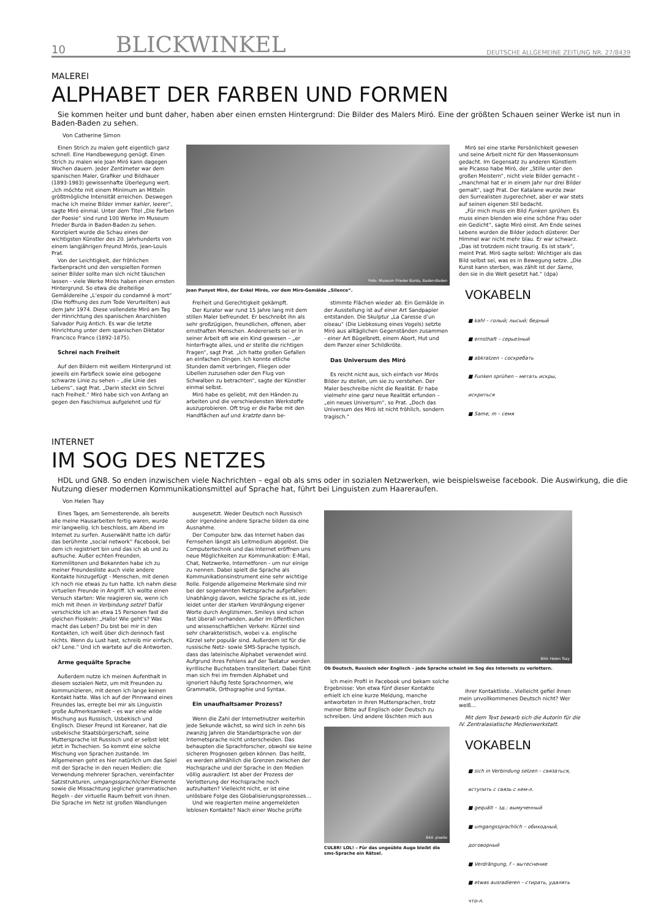10 BLICKWINKEL DEUTSCHE ALLGEMEINE ZEITUNG NR. 27/8439
MALEREI
ALPHABET DER FARBEN UND FORMEN
Sie kommen heiter und bunt daher, haben aber einen ernsten Hintergrund: Die Bilder des Malers Miró. Eine der größten Schauen seiner Werke ist nun in Baden-Baden zu sehen.
Von Catherine Simon
Einen Strich zu malen geht eigentlich ganz schnell. Eine Handbewegung genügt. Einen Strich zu malen wie Joan Miró kann dagegen Wochen dauern. Jeder Zentimeter war dem spanischen Maler, Grafiker und Bildhauer (1893-1983) gewissenhafte Überlegung wert. „Ich möchte mit einem Minimum an Mitteln größtmögliche Intensität erreichen. Deswegen mache ich meine Bilder immer kahler, leerer“, sagte Miró einmal. Unter dem Titel „Die Farben der Poesie“ sind rund 100 Werke im Museum Frieder Burda in Baden-Baden zu sehen. Konzipiert wurde die Schau eines der wichtigsten Künstler des 20. Jahrhunderts von einem langjährigen Freund Mirós, Jean-Louis Prat.
Von der Leichtigkeit, der fröhlichen Farbenpracht und den verspielten Formen seiner Bilder sollte man sich nicht täuschen lassen - viele Werke Mirós haben einen ernsten Hintergrund. So etwa die dreiteilige Gemäldereihe „L’espoir du condamné à mort“ (Die Hoffnung des zum Tode Verurteilten) aus dem Jahr 1974. Diese vollendete Miró am Tag der Hinrichtung des spanischen Anarchisten Salvador Puig Antich. Es war die letzte Hinrichtung unter dem spanischen Diktator Francisco Franco (1892-1875).
Schrei nach Freiheit
Auf den Bildern mit weißem Hintergrund ist jeweils ein Farbfleck sowie eine gebogene schwarze Linie zu sehen – „die Linie des Lebens“, sagt Prat. „Darin steckt ein Schrei nach Freiheit.“ Miró habe sich von Anfang an gegen den Faschismus aufgelehnt und für
Foto: Museum Frieder Burda, Baden-Baden
Joan Punyet Miró, der Enkel Mirós, vor dem Miro-Gemälde „Silence“.
Freiheit und Gerechtigkeit gekämpft.
Der Kurator war rund 15 Jahre lang mit dem stillen Maler befreundet. Er beschreibt ihn als sehr großzügigen, freundlichen, offenen, aber ernsthaften Menschen. Andererseits sei er in seiner Arbeit oft wie ein Kind gewesen – „er hinterfragte alles, und er stellte die richtigen Fragen“, sagt Prat. „Ich hatte großen Gefallen an einfachen Dingen. Ich konnte etliche Stunden damit verbringen, Fliegen oder Libellen zuzusehen oder den Flug von Schwalben zu betrachten“, sagte der Künstler einmal selbst.
Miró habe es geliebt, mit den Händen zu arbeiten und die verschiedensten Werkstoffe auszuprobieren. Oft trug er die Farbe mit den Handflächen auf und kratzte dann be-
stimmte Flächen wieder ab. Ein Gemälde in der Ausstellung ist auf einer Art Sandpapier entstanden. Die Skulptur „La Caresse d’un oiseau“ (Die Liebkosung eines Vogels) setzte Miró aus alltäglichen Gegenständen zusammen - einer Art Bügelbrett, einem Abort, Hut und dem Panzer einer Schildkröte.
Das Universum des Miró
Es reicht nicht aus, sich einfach vor Mirós Bilder zu stellen, um sie zu verstehen. Der Maler beschreibe nicht die Realität. Er habe vielmehr eine ganz neue Realität erfunden – „ein neues Universum“, so Prat. „Doch das Universum des Miró ist nicht fröhlich, sondern tragisch.“
Miró sei eine starke Persönlichkeit gewesen und seine Arbeit nicht für den Massenkonsum gedacht. Im Gegensatz zu anderen Künstlern wie Picasso habe Miró, der „Stille unter den großen Meistern“, nicht viele Bilder gemacht – „manchmal hat er in einem Jahr nur drei Bilder gemalt“, sagt Prat. Der Katalane wurde zwar den Surrealisten zugerechnet, aber er war stets auf seinen eigenen Stil bedacht.
„Für mich muss ein Bild Funken sprühen. Es muss einen blenden wie eine schöne Frau oder ein Gedicht“, sagte Miró einst. Am Ende seines Lebens wurden die Bilder jedoch düsterer. Der Himmel war nicht mehr blau. Er war schwarz. „Das ist trotzdem nicht traurig. Es ist stark“, meint Prat. Miró sagte selbst: Wichtiger als das Bild selbst sei, was es in Bewegung setze. „Die Kunst kann sterben, was zählt ist der Same, den sie in die Welt gesetzt hat.“ (dpa)
VOKABELN
■ kahl – голый; лысый; бедный
■ ernsthaft – серьезный
■ abkratzen – соскребать
■ Funken sprühen – метать искры,
искриться
■ Same, m – семя
INTERNET
IM SOG DES NETZES
HDL und GN8. So enden inzwischen viele Nachrichten – egal ob als sms oder in sozialen Netzwerken, wie beispielsweise facebook. Die Auswirkung, die die Nutzung dieser modernen Kommunikationsmittel auf Sprache hat, führt bei Linguisten zum Haareraufen.
Von Helen Tsay
Eines Tages, am Semesterende, als bereits alle meine Hausarbeiten fertig waren, wurde mir langweilig. Ich beschloss, am Abend im Internet zu surfen. Auserwählt hatte ich dafür das berühmte „social network“ Facebook, bei dem ich registriert bin und das ich ab und zu aufsuche. Außer echten Freunden, Kommilitonen und Bekannten habe ich zu meiner Freundesliste auch viele andere Kontakte hinzugefügt - Menschen, mit denen ich noch nie etwas zu tun hatte. Ich nahm diese virtuellen Freunde in Angriff. Ich wollte einen Versuch starten: Wie reagieren sie, wenn ich mich mit ihnen in Verbindung setze? Dafür verschickte ich an etwa 15 Personen fast die gleichen Floskeln: „Hallo! Wie geht’s? Was macht das Leben? Du bist bei mir in den Kontakten, ich weiß über dich dennoch fast nichts. Wenn du Lust hast, schreib mir einfach, ok? Lene.“ Und ich wartete auf die Antworten.
Arme gequälte Sprache
Außerdem nutze ich meinen Aufenthalt in diesem sozialen Netz, um mit Freunden zu kommunizieren, mit denen ich lange keinen Kontakt hatte. Was ich auf der Pinnwand eines Freundes las, erregte bei mir als Linguistin große Aufmerksamkeit – es war eine wilde Mischung aus Russisch, Usbekisch und Englisch. Dieser Freund ist Koreaner, hat die usbekische Staatsbürgerschaft, seine Muttersprache ist Russisch und er selbst lebt jetzt in Tschechien. So kommt eine solche Mischung von Sprachen zustande. Im Allgemeinen geht es hier natürlich um das Spiel mit der Sprache in den neuen Medien: die Verwendung mehrerer Sprachen, vereinfachter Satzstrukturen, umgangssprachlicher Elemente sowie die Missachtung jeglicher grammatischen Regeln - der virtuelle Raum befreit von ihnen. Die Sprache im Netz ist großen Wandlungen
ausgesetzt. Weder Deutsch noch Russisch oder irgendeine andere Sprache bilden da eine Ausnahme.
Der Computer bzw. das Internet haben das Fernsehen längst als Leitmedium abgelöst. Die Computertechnik und das Internet eröffnen uns neue Möglichkeiten zur Kommunikation: E-Mail, Chat, Netzwerke, Internetforen - um nur einige zu nennen. Dabei spielt die Sprache als Kommunikationsinstrument eine sehr wichtige Rolle. Folgende allgemeine Merkmale sind mir bei der sogenannten Netzsprache aufgefallen: Unabhängig davon, welche Sprache es ist, jede leidet unter der starken Verdrängung eigener Worte durch Anglizismen. Smileys sind schon fast überall vorhanden, außer im öffentlichen und wissenschaftlichen Verkehr. Kürzel sind sehr charakteristisch, wobei v.a. englische Kürzel sehr populär sind. Außerdem ist für die russische Netz- sowie SMS-Sprache typisch, dass das lateinische Alphabet verwendet wird. Aufgrund ihres Fehlens auf der Tastatur werden kyrillische Buchstaben transliteriert. Dabei fühlt man sich frei im fremden Alphabet und ignoriert häufig feste Sprachnormen, wie Grammatik, Orthographie und Syntax.
Ein unaufhaltsamer Prozess?
Wenn die Zahl der Internetnutzer weiterhin jede Sekunde wächst, so wird sich in zehn bis zwanzig Jahren die Standartsprache von der Internetsprache nicht unterscheiden. Das behaupten die Sprachforscher, obwohl sie keine sicheren Prognosen geben können. Das heißt, es werden allmählich die Grenzen zwischen der Hochsprache und der Sprache in den Medien völlig ausradiert. Ist aber der Prozess der Verlotterung der Hochsprache noch aufzuhalten? Vielleicht nicht, er ist eine unlösbare Folge des Globalisierungsprozesses…
Und wie reagierten meine angemeldeten leblosen Kontakte? Nach einer Woche prüfte
Bild: Helen Tsay
Ob Deutsch, Russisch oder Englisch – jede Sprache scheint im Sog des Internets zu verlottern.
ich mein Profil in Facebook und bekam solche Ergebnisse: Von etwa fünf dieser Kontakte erhielt ich eine kurze Meldung, manche antworteten in ihren Muttersprachen, trotz meiner Bitte auf Englisch oder Deutsch zu schreiben. Und andere löschten mich aus
Bild: pixelio
CUL8R! LOL! – Für das ungeübte Auge bleibt die sms-Sprache ein Rätsel.
ihrer Kontaktliste…Vielleicht gefiel ihnen mein unvollkommenes Deutsch nicht? Wer weiß…
Mit dem Text bewarb sich die Autorin für die IV. Zentralasiatische Medienwerkstatt.
VOKABELN
■ sich in Verbindung setzen – связаться,
вступить с связь с кем-л.
■ gequält – зд.: вымученный
■ umgangssprachlich – обиходный,
договорный
■ Verdrängung, f – вытеснение
■ etwas ausradieren – стирать, удалять
что-л.